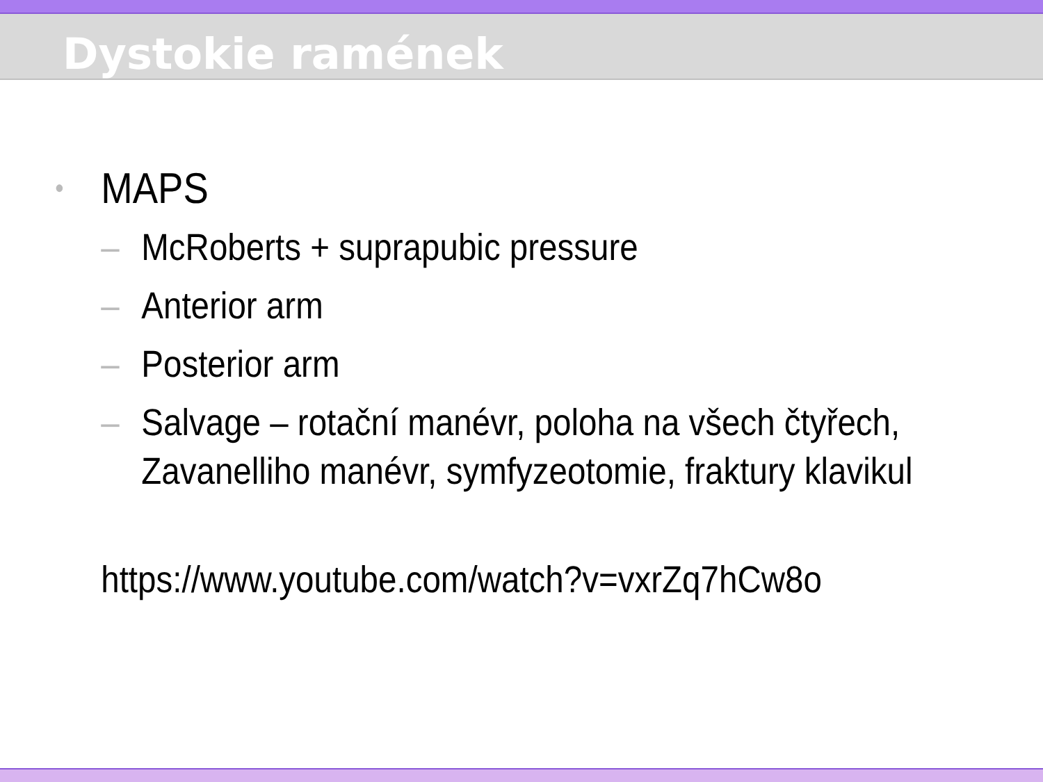Dystokie ramének
• MAPS
– McRoberts + suprapubic pressure
– Anterior arm
– Posterior arm
– Salvage – rotační manévr, poloha na všech čtyřech,
Zavanelliho manévr, symfyzeotomie, fraktury klavikul
https://www.youtube.com/watch?v=vxrZq7hCw8o